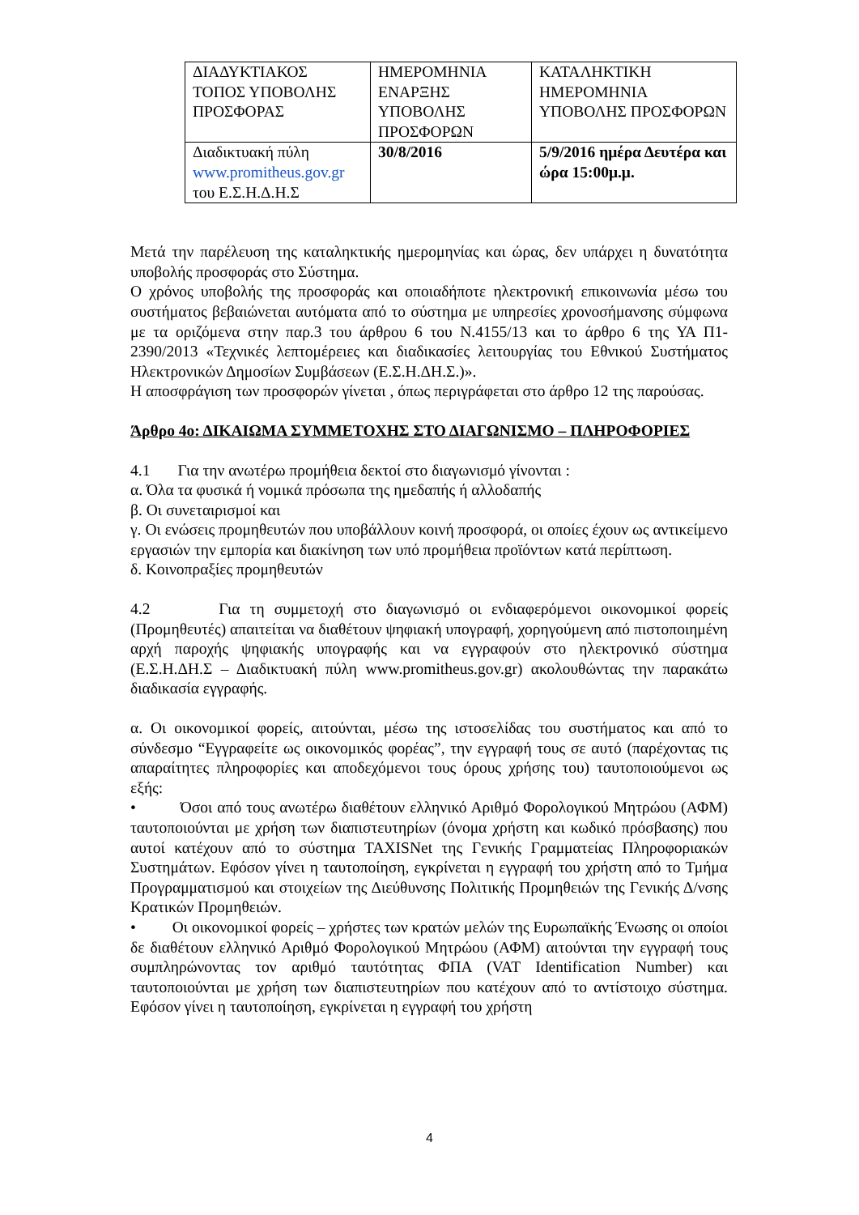| ΔΙΑΔΥΚΤΙΑΚΟΣ ΤΟΠΟΣ ΥΠΟΒΟΛΗΣ ΠΡΟΣΦΟΡΑΣ | ΗΜΕΡΟΜΗΝΙΑ ΕΝΑΡΞΗΣ ΥΠΟΒΟΛΗΣ ΠΡΟΣΦΟΡΩΝ | ΚΑΤΑΛΗΚΤΙΚΗ ΗΜΕΡΟΜΗΝΙΑ ΥΠΟΒΟΛΗΣ ΠΡΟΣΦΟΡΩΝ |
| Διαδικτυακή πύλη www.promitheus.gov.gr του Ε.Σ.Η.Δ.Η.Σ | 30/8/2016 | 5/9/2016 ημέρα Δευτέρα και ώρα 15:00μ.μ. |
Μετά την παρέλευση της καταληκτικής ημερομηνίας και ώρας, δεν υπάρχει η δυνατότητα υποβολής προσφοράς στο Σύστημα.
Ο χρόνος υποβολής της προσφοράς και οποιαδήποτε ηλεκτρονική επικοινωνία μέσω του συστήματος βεβαιώνεται αυτόματα από το σύστημα με υπηρεσίες χρονοσήμανσης σύμφωνα με τα οριζόμενα στην παρ.3 του άρθρου 6 του Ν.4155/13 και το άρθρο 6 της ΥΑ Π1-2390/2013 «Τεχνικές λεπτομέρειες και διαδικασίες λειτουργίας του Εθνικού Συστήματος Ηλεκτρονικών Δημοσίων Συμβάσεων (Ε.Σ.Η.ΔΗ.Σ.)».
Η αποσφράγιση των προσφορών γίνεται , όπως περιγράφεται στο άρθρο 12 της παρούσας.
Άρθρο 4ο: ΔΙΚΑΙΩΜΑ ΣΥΜΜΕΤΟΧΗΣ ΣΤΟ ΔΙΑΓΩΝΙΣΜΟ – ΠΛΗΡΟΦΟΡΙΕΣ
4.1 Για την ανωτέρω προμήθεια δεκτοί στο διαγωνισμό γίνονται :
α. Όλα τα φυσικά ή νομικά πρόσωπα της ημεδαπής ή αλλοδαπής
β. Οι συνεταιρισμοί και
γ. Οι ενώσεις προμηθευτών που υποβάλλουν κοινή προσφορά, οι οποίες έχουν ως αντικείμενο εργασιών την εμπορία και διακίνηση των υπό προμήθεια προϊόντων κατά περίπτωση.
δ. Κοινοπραξίες προμηθευτών
4.2 Για τη συμμετοχή στο διαγωνισμό οι ενδιαφερόμενοι οικονομικοί φορείς (Προμηθευτές) απαιτείται να διαθέτουν ψηφιακή υπογραφή, χορηγούμενη από πιστοποιημένη αρχή παροχής ψηφιακής υπογραφής και να εγγραφούν στο ηλεκτρονικό σύστημα (Ε.Σ.Η.ΔΗ.Σ – Διαδικτυακή πύλη www.promitheus.gov.gr) ακολουθώντας την παρακάτω διαδικασία εγγραφής.
α. Οι οικονομικοί φορείς, αιτούνται, μέσω της ιστοσελίδας του συστήματος και από το σύνδεσμο “Εγγραφείτε ως οικονομικός φορέας”, την εγγραφή τους σε αυτό (παρέχοντας τις απαραίτητες πληροφορίες και αποδεχόμενοι τους όρους χρήσης του) ταυτοποιούμενοι ως εξής:
• Όσοι από τους ανωτέρω διαθέτουν ελληνικό Αριθμό Φορολογικού Μητρώου (ΑΦΜ) ταυτοποιούνται με χρήση των διαπιστευτηρίων (όνομα χρήστη και κωδικό πρόσβασης) που αυτοί κατέχουν από το σύστημα TAXISNet της Γενικής Γραμματείας Πληροφοριακών Συστημάτων. Εφόσον γίνει η ταυτοποίηση, εγκρίνεται η εγγραφή του χρήστη από το Τμήμα Προγραμματισμού και στοιχείων της Διεύθυνσης Πολιτικής Προμηθειών της Γενικής Δ/νσης Κρατικών Προμηθειών.
• Οι οικονομικοί φορείς – χρήστες των κρατών μελών της Ευρωπαϊκής Ένωσης οι οποίοι δε διαθέτουν ελληνικό Αριθμό Φορολογικού Μητρώου (ΑΦΜ) αιτούνται την εγγραφή τους συμπληρώνοντας τον αριθμό ταυτότητας ΦΠΑ (VAT Identification Number) και ταυτοποιούνται με χρήση των διαπιστευτηρίων που κατέχουν από το αντίστοιχο σύστημα. Εφόσον γίνει η ταυτοποίηση, εγκρίνεται η εγγραφή του χρήστη
4